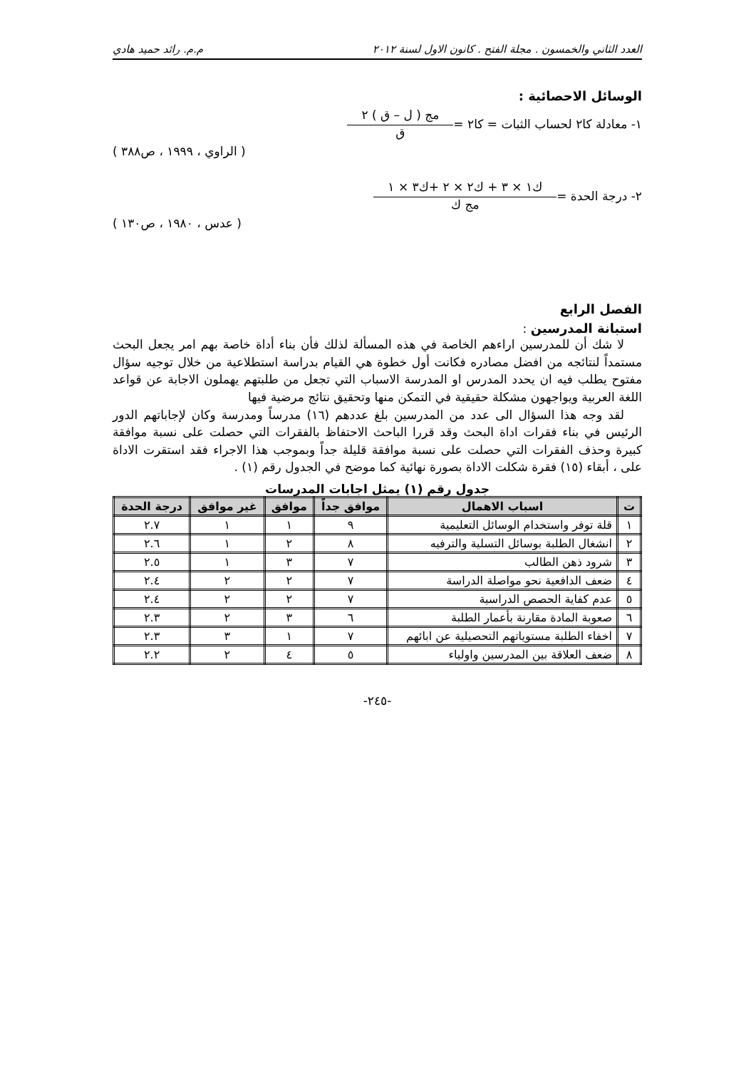العدد الثاني والخمسون . مجلة الفتح . كانون الاول لسنة ٢٠١٢ م.م. رائد حميد هادي
الوسائل الاحصائية :
١- معادلة كا٢ لحساب الثبات = كا٢ =
مج ( ل – ق ) ٢
ق
( الراوي ، ١٩٩٩ ، ص٣٨٨ )
٢- درجة الحدة =
ك١ × ٣ + ك٢ × ٢ +ك٣ × ١
مج ك
( عدس ، ١٩٨٠ ، ص١٣٠ )
الفصل الرابع
استبانة المدرسين :
لا شك أن للمدرسين اراءهم الخاصة في هذه المسألة لذلك فأن بناء أداة خاصة بهم امر يجعل البحث مستمداً لنتائجه من افضل مصادره فكانت أول خطوة هي القيام بدراسة استطلاعية من خلال توجيه سؤال مفتوح يطلب فيه ان يحدد المدرس او المدرسة الاسباب التي تجعل من طلبتهم يهملون الاجابة عن قواعد اللغة العربية ويواجهون مشكلة حقيقية في التمكن منها وتحقيق نتائج مرضية فيها
لقد وجه هذا السؤال الى عدد من المدرسين بلغ عددهم (١٦) مدرساً ومدرسة وكان لإجاباتهم الدور الرئيس في بناء فقرات اداة البحث وقد قررا الباحث الاحتفاظ بالفقرات التي حصلت على نسبة موافقة كبيرة وحذف الفقرات التي حصلت على نسبة موافقة قليلة جداً وبموجب هذا الاجراء فقد استقرت الاداة على ، أبقاء (١٥) فقرة شكلت الاداة بصورة نهائية كما موضح في الجدول رقم (١) .
جدول رقم (١) يمثل اجابات المدرسات
| ت | اسباب الاهمال | موافق جداً | موافق | غير موافق | درجة الحدة |
| --- | --- | --- | --- | --- | --- |
| ١ | قلة توفر واستخدام الوسائل التعليمية | ٩ | ١ | ١ | ٢.٧ |
| ٢ | انشغال الطلبة بوسائل التسلية والترفيه | ٨ | ٢ | ١ | ٢.٦ |
| ٣ | شرود ذهن الطالب | ٧ | ٣ | ١ | ٢.٥ |
| ٤ | ضعف الدافعية نحو مواصلة الدراسة | ٧ | ٢ | ٢ | ٢.٤ |
| ٥ | عدم كفاية الحصص الدراسية | ٧ | ٢ | ٢ | ٢.٤ |
| ٦ | صعوبة المادة مقارنة بأعمار الطلبة | ٦ | ٣ | ٢ | ٢.٣ |
| ٧ | اخفاء الطلبة مستوياتهم التحصيلية عن ابائهم | ٧ | ١ | ٣ | ٢.٣ |
| ٨ | ضعف العلاقة بين المدرسين واولياء | ٥ | ٤ | ٢ | ٢.٢ |
-٢٤٥-